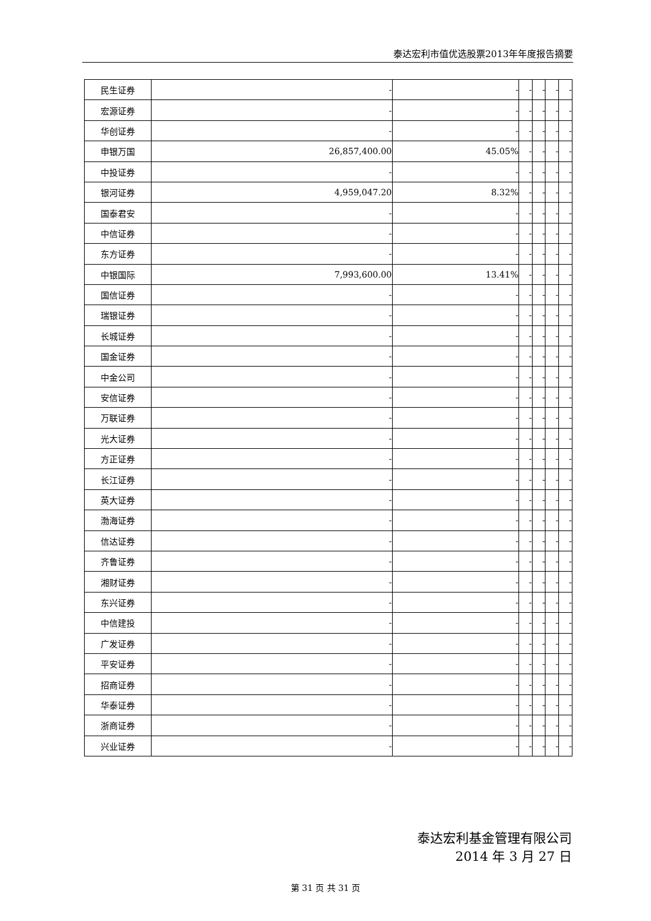泰达宏利市值优选股票2013年年度报告摘要
| 民生证券 | - | - | - | - | - | - |
| 宏源证券 | - | - | - | - | - | - |
| 华创证券 | - | - | - | - | - | - |
| 申银万国 | 26,857,400.00 | 45.05% | - | - | - | - |
| 中投证券 | - | - | - | - | - | - |
| 银河证券 | 4,959,047.20 | 8.32% | - | - | - | - |
| 国泰君安 | - | - | - | - | - | - |
| 中信证券 | - | - | - | - | - | - |
| 东方证券 | - | - | - | - | - | - |
| 中银国际 | 7,993,600.00 | 13.41% | - | - | - | - |
| 国信证券 | - | - | - | - | - | - |
| 瑞银证券 | - | - | - | - | - | - |
| 长城证券 | - | - | - | - | - | - |
| 国金证券 | - | - | - | - | - | - |
| 中金公司 | - | - | - | - | - | - |
| 安信证券 | - | - | - | - | - | - |
| 万联证券 | - | - | - | - | - | - |
| 光大证券 | - | - | - | - | - | - |
| 方正证券 | - | - | - | - | - | - |
| 长江证券 | - | - | - | - | - | - |
| 英大证券 | - | - | - | - | - | - |
| 渤海证券 | - | - | - | - | - | - |
| 信达证券 | - | - | - | - | - | - |
| 齐鲁证券 | - | - | - | - | - | - |
| 湘财证券 | - | - | - | - | - | - |
| 东兴证券 | - | - | - | - | - | - |
| 中信建投 | - | - | - | - | - | - |
| 广发证券 | - | - | - | - | - | - |
| 平安证券 | - | - | - | - | - | - |
| 招商证券 | - | - | - | - | - | - |
| 华泰证券 | - | - | - | - | - | - |
| 浙商证券 | - | - | - | - | - | - |
| 兴业证券 | - | - | - | - | - | - |
泰达宏利基金管理有限公司
2014 年 3 月 27 日
第 31 页 共 31 页